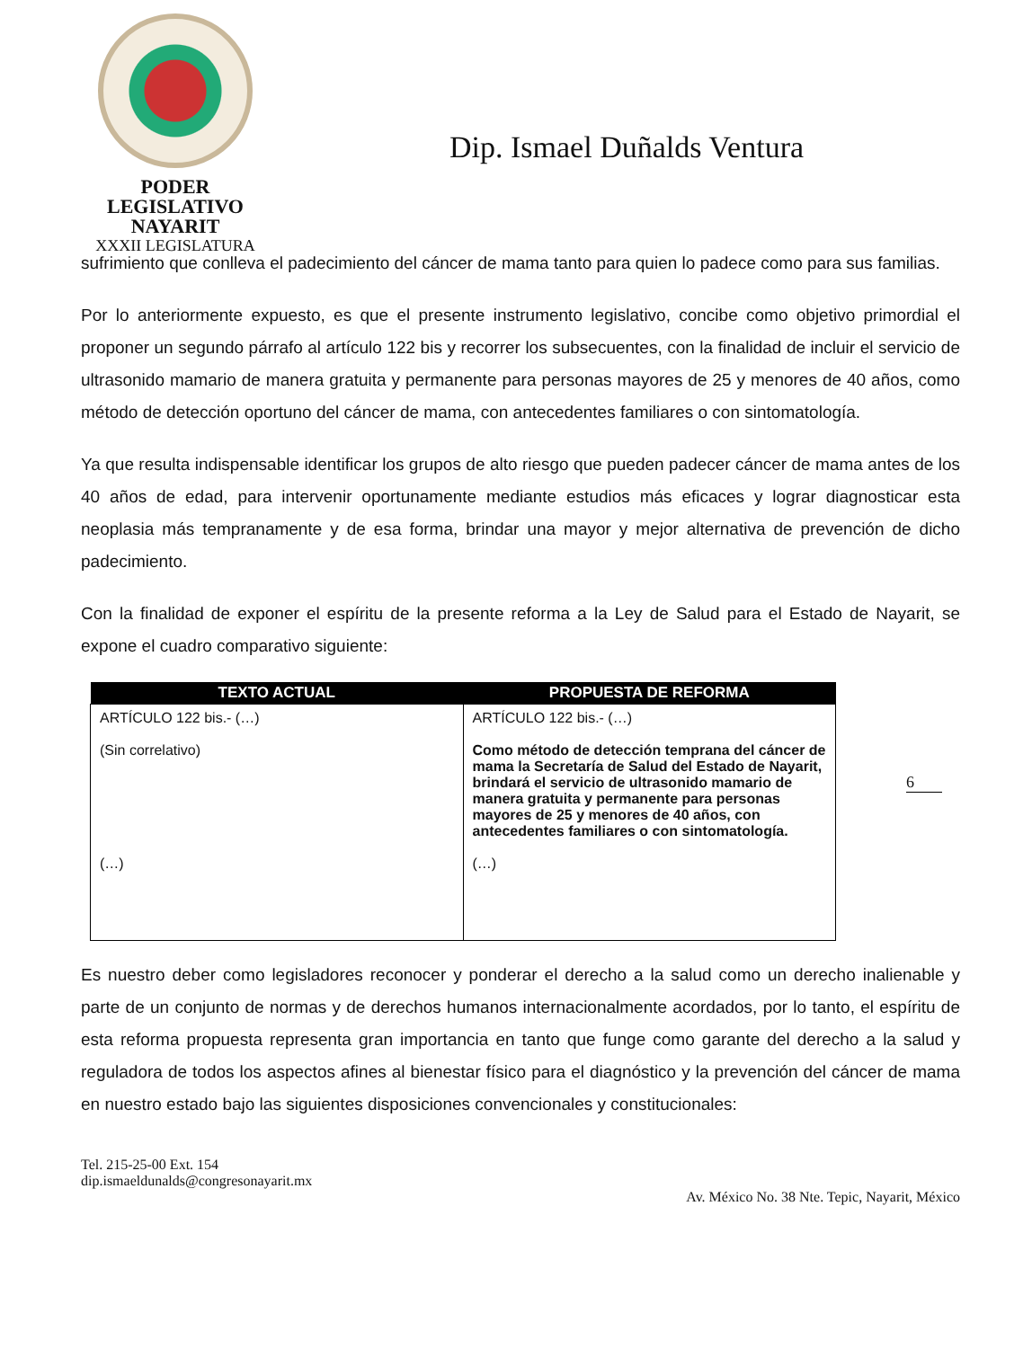PODER LEGISLATIVO
NAYARIT
XXXII LEGISLATURA
Dip. Ismael Duñalds Ventura
sufrimiento que conlleva el padecimiento del cáncer de mama tanto para quien lo padece como para sus familias.
Por lo anteriormente expuesto, es que el presente instrumento legislativo, concibe como objetivo primordial el proponer un segundo párrafo al artículo 122 bis y recorrer los subsecuentes, con la finalidad de incluir el servicio de ultrasonido mamario de manera gratuita y permanente para personas mayores de 25 y menores de 40 años, como método de detección oportuno del cáncer de mama, con antecedentes familiares o con sintomatología.
Ya que resulta indispensable identificar los grupos de alto riesgo que pueden padecer cáncer de mama antes de los 40 años de edad, para intervenir oportunamente mediante estudios más eficaces y lograr diagnosticar esta neoplasia más tempranamente y de esa forma, brindar una mayor y mejor alternativa de prevención de dicho padecimiento.
Con la finalidad de exponer el espíritu de la presente reforma a la Ley de Salud para el Estado de Nayarit, se expone el cuadro comparativo siguiente:
| TEXTO ACTUAL | PROPUESTA DE REFORMA |
| --- | --- |
| ARTÍCULO 122 bis.- (…) (Sin correlativo) (…) | ARTÍCULO 122 bis.- (…) Como método de detección temprana del cáncer de mama la Secretaría de Salud del Estado de Nayarit, brindará el servicio de ultrasonido mamario de manera gratuita y permanente para personas mayores de 25 y menores de 40 años, con antecedentes familiares o con sintomatología. (…) |
6
Es nuestro deber como legisladores reconocer y ponderar el derecho a la salud como un derecho inalienable y parte de un conjunto de normas y de derechos humanos internacionalmente acordados, por lo tanto, el espíritu de esta reforma propuesta representa gran importancia en tanto que funge como garante del derecho a la salud y reguladora de todos los aspectos afines al bienestar físico para el diagnóstico y la prevención del cáncer de mama en nuestro estado bajo las siguientes disposiciones convencionales y constitucionales:
Tel. 215-25-00 Ext. 154
dip.ismaeldunalds@congresonayarit.mx
Av. México No. 38 Nte. Tepic, Nayarit, México